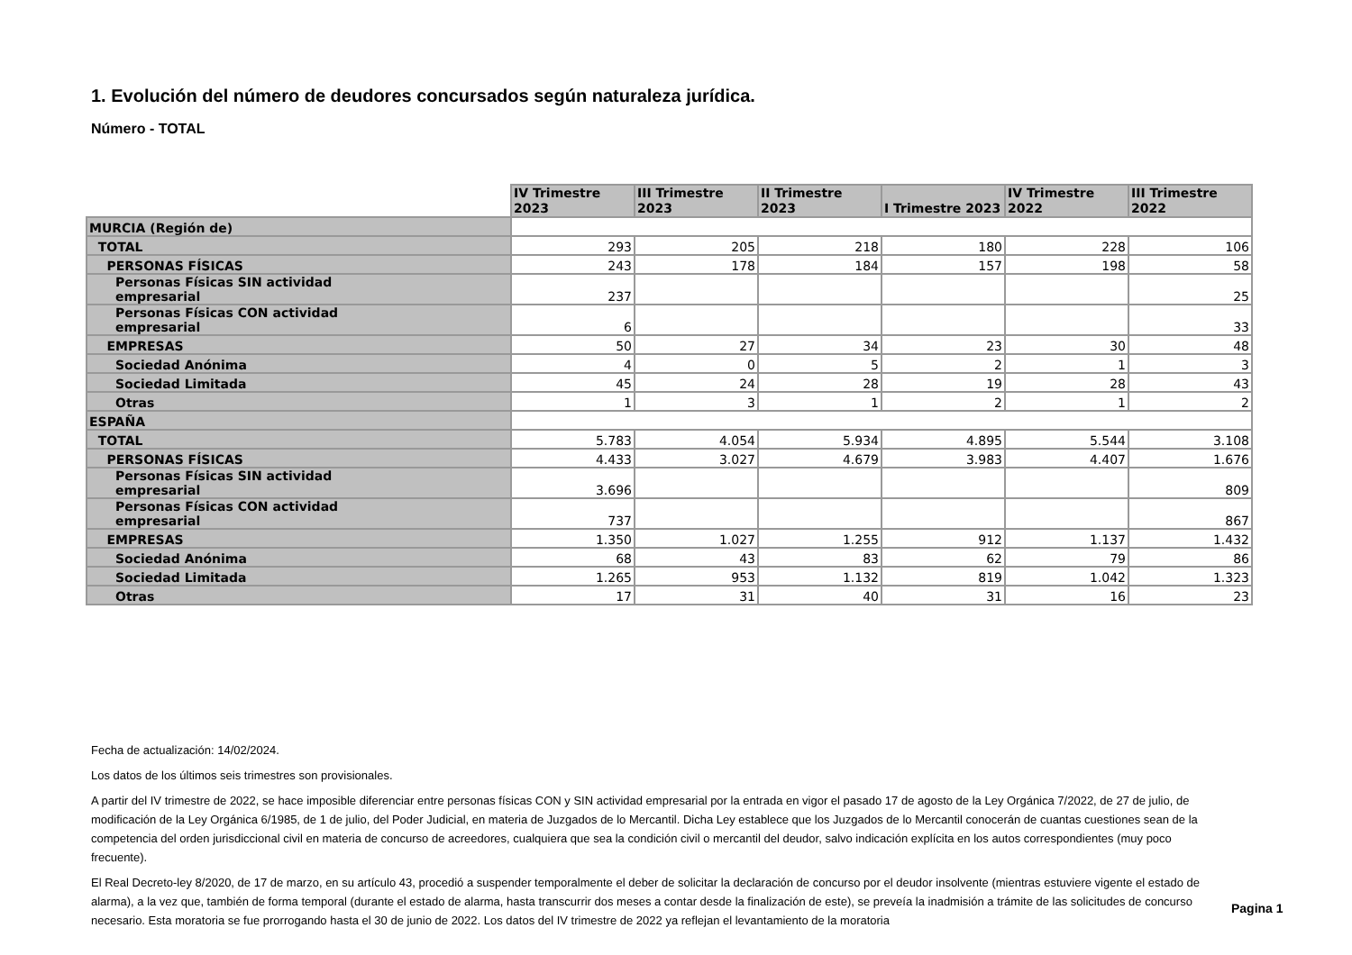1. Evolución del número de deudores concursados según naturaleza jurídica.
Número - TOTAL
| | IV Trimestre 2023 | III Trimestre 2023 | II Trimestre 2023 | I Trimestre 2023 | IV Trimestre 2022 | III Trimestre 2022 |
| MURCIA (Región de) | | | | | | |
| TOTAL | 293 | 205 | 218 | 180 | 228 | 106 |
| PERSONAS FÍSICAS | 243 | 178 | 184 | 157 | 198 | 58 |
| Personas Físicas SIN actividad empresarial | 237 | | | | | 25 |
| Personas Físicas CON actividad empresarial | 6 | | | | | 33 |
| EMPRESAS | 50 | 27 | 34 | 23 | 30 | 48 |
| Sociedad Anónima | 4 | 0 | 5 | 2 | 1 | 3 |
| Sociedad Limitada | 45 | 24 | 28 | 19 | 28 | 43 |
| Otras | 1 | 3 | 1 | 2 | 1 | 2 |
| ESPAÑA | | | | | | |
| TOTAL | 5.783 | 4.054 | 5.934 | 4.895 | 5.544 | 3.108 |
| PERSONAS FÍSICAS | 4.433 | 3.027 | 4.679 | 3.983 | 4.407 | 1.676 |
| Personas Físicas SIN actividad empresarial | 3.696 | | | | | 809 |
| Personas Físicas CON actividad empresarial | 737 | | | | | 867 |
| EMPRESAS | 1.350 | 1.027 | 1.255 | 912 | 1.137 | 1.432 |
| Sociedad Anónima | 68 | 43 | 83 | 62 | 79 | 86 |
| Sociedad Limitada | 1.265 | 953 | 1.132 | 819 | 1.042 | 1.323 |
| Otras | 17 | 31 | 40 | 31 | 16 | 23 |
Fecha de actualización: 14/02/2024.
Los datos de los últimos seis trimestres son provisionales.
A partir del IV trimestre de 2022, se hace imposible diferenciar entre personas físicas CON y SIN actividad empresarial por la entrada en vigor el pasado 17 de agosto de la Ley Orgánica 7/2022, de 27 de julio, de modificación de la Ley Orgánica 6/1985, de 1 de julio, del Poder Judicial, en materia de Juzgados de lo Mercantil. Dicha Ley establece que los Juzgados de lo Mercantil conocerán de cuantas cuestiones sean de la competencia del orden jurisdiccional civil en materia de concurso de acreedores, cualquiera que sea la condición civil o mercantil del deudor, salvo indicación explícita en los autos correspondientes (muy poco frecuente).
El Real Decreto-ley 8/2020, de 17 de marzo, en su artículo 43, procedió a suspender temporalmente el deber de solicitar la declaración de concurso por el deudor insolvente (mientras estuviere vigente el estado de alarma), a la vez que, también de forma temporal (durante el estado de alarma, hasta transcurrir dos meses a contar desde la finalización de este), se preveía la inadmisión a trámite de las solicitudes de concurso necesario. Esta moratoria se fue prorrogando hasta el 30 de junio de 2022. Los datos del IV trimestre de 2022 ya reflejan el levantamiento de la moratoria
Pagina 1